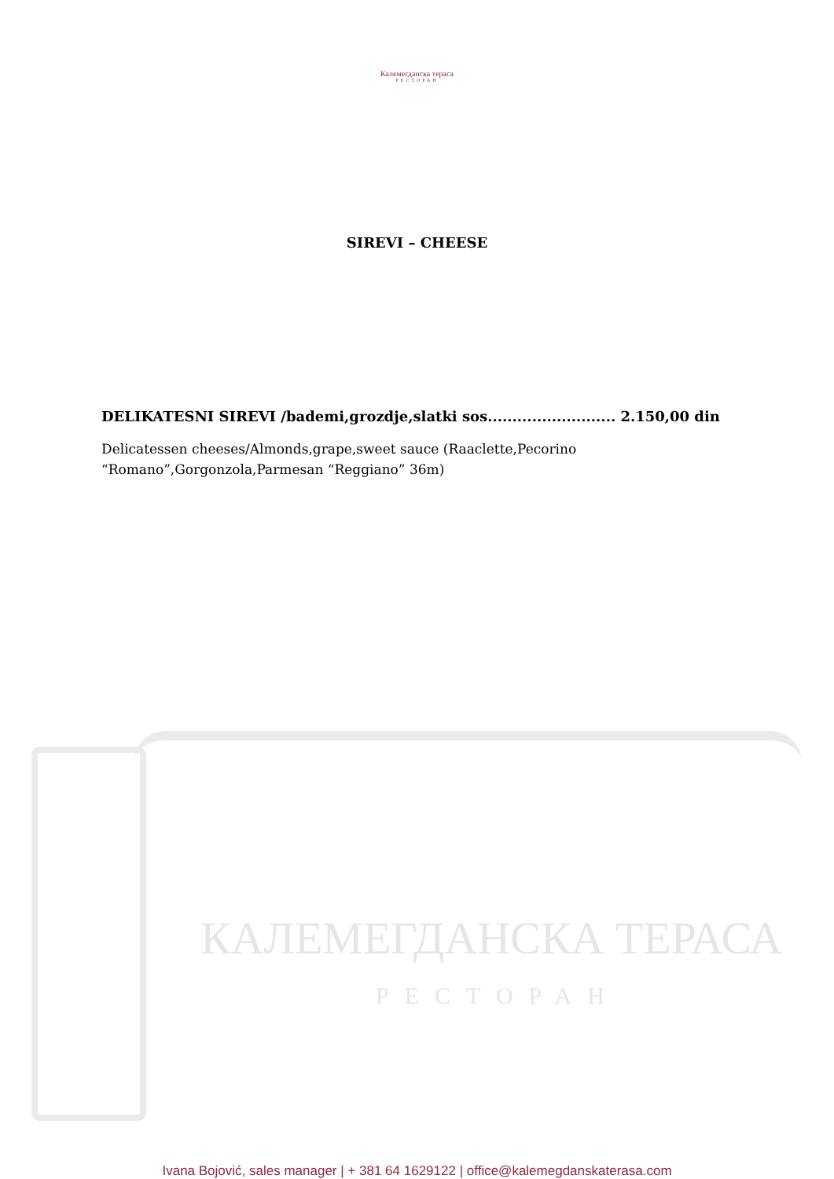Калемегданска тераса
РЕСТОРАН
SIREVI – CHEESE
DELIKATESNI SIREVI /bademi,grozdje,slatki sos.......................... 2.150,00 din
Delicatessen cheeses/Almonds,grape,sweet sauce (Raaclette,Pecorino “Romano”,Gorgonzola,Parmesan “Reggiano” 36m)
КАЛЕМЕГДАНСКА ТЕРАСА
РЕСТОРАН
Ivana Bojović, sales manager | + 381 64 1629122 | office@kalemegdanskaterasa.com